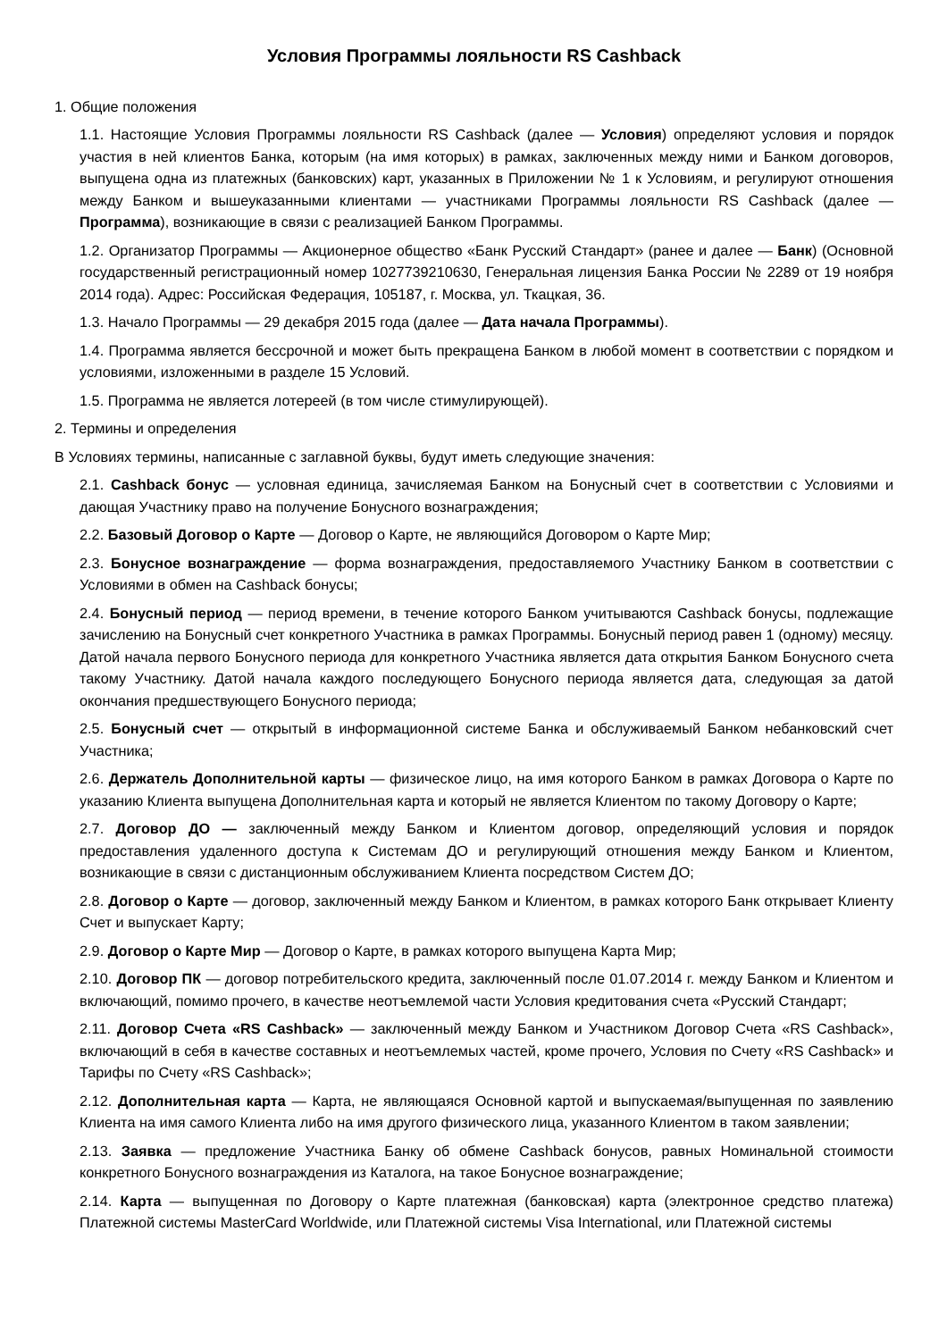Условия Программы лояльности RS Cashback
1. Общие положения
1.1. Настоящие Условия Программы лояльности RS Cashback (далее — Условия) определяют условия и порядок участия в ней клиентов Банка, которым (на имя которых) в рамках, заключенных между ними и Банком договоров, выпущена одна из платежных (банковских) карт, указанных в Приложении № 1 к Условиям, и регулируют отношения между Банком и вышеуказанными клиентами — участниками Программы лояльности RS Cashback (далее — Программа), возникающие в связи с реализацией Банком Программы.
1.2. Организатор Программы — Акционерное общество «Банк Русский Стандарт» (ранее и далее — Банк) (Основной государственный регистрационный номер 1027739210630, Генеральная лицензия Банка России № 2289 от 19 ноября 2014 года). Адрес: Российская Федерация, 105187, г. Москва, ул. Ткацкая, 36.
1.3. Начало Программы — 29 декабря 2015 года (далее — Дата начала Программы).
1.4. Программа является бессрочной и может быть прекращена Банком в любой момент в соответствии с порядком и условиями, изложенными в разделе 15 Условий.
1.5. Программа не является лотереей (в том числе стимулирующей).
2. Термины и определения
В Условиях термины, написанные с заглавной буквы, будут иметь следующие значения:
2.1. Cashback бонус — условная единица, зачисляемая Банком на Бонусный счет в соответствии с Условиями и дающая Участнику право на получение Бонусного вознаграждения;
2.2. Базовый Договор о Карте — Договор о Карте, не являющийся Договором о Карте Мир;
2.3. Бонусное вознаграждение — форма вознаграждения, предоставляемого Участнику Банком в соответствии с Условиями в обмен на Cashback бонусы;
2.4. Бонусный период — период времени, в течение которого Банком учитываются Cashback бонусы, подлежащие зачислению на Бонусный счет конкретного Участника в рамках Программы. Бонусный период равен 1 (одному) месяцу. Датой начала первого Бонусного периода для конкретного Участника является дата открытия Банком Бонусного счета такому Участнику. Датой начала каждого последующего Бонусного периода является дата, следующая за датой окончания предшествующего Бонусного периода;
2.5. Бонусный счет — открытый в информационной системе Банка и обслуживаемый Банком небанковский счет Участника;
2.6. Держатель Дополнительной карты — физическое лицо, на имя которого Банком в рамках Договора о Карте по указанию Клиента выпущена Дополнительная карта и который не является Клиентом по такому Договору о Карте;
2.7. Договор ДО — заключенный между Банком и Клиентом договор, определяющий условия и порядок предоставления удаленного доступа к Системам ДО и регулирующий отношения между Банком и Клиентом, возникающие в связи с дистанционным обслуживанием Клиента посредством Систем ДО;
2.8. Договор о Карте — договор, заключенный между Банком и Клиентом, в рамках которого Банк открывает Клиенту Счет и выпускает Карту;
2.9. Договор о Карте Мир — Договор о Карте, в рамках которого выпущена Карта Мир;
2.10. Договор ПК — договор потребительского кредита, заключенный после 01.07.2014 г. между Банком и Клиентом и включающий, помимо прочего, в качестве неотъемлемой части Условия кредитования счета «Русский Стандарт;
2.11. Договор Счета «RS Cashback» — заключенный между Банком и Участником Договор Счета «RS Cashback», включающий в себя в качестве составных и неотъемлемых частей, кроме прочего, Условия по Счету «RS Cashback» и Тарифы по Счету «RS Cashback»;
2.12. Дополнительная карта — Карта, не являющаяся Основной картой и выпускаемая/выпущенная по заявлению Клиента на имя самого Клиента либо на имя другого физического лица, указанного Клиентом в таком заявлении;
2.13. Заявка — предложение Участника Банку об обмене Cashback бонусов, равных Номинальной стоимости конкретного Бонусного вознаграждения из Каталога, на такое Бонусное вознаграждение;
2.14. Карта — выпущенная по Договору о Карте платежная (банковская) карта (электронное средство платежа) Платежной системы MasterCard Worldwide, или Платежной системы Visa International, или Платежной системы